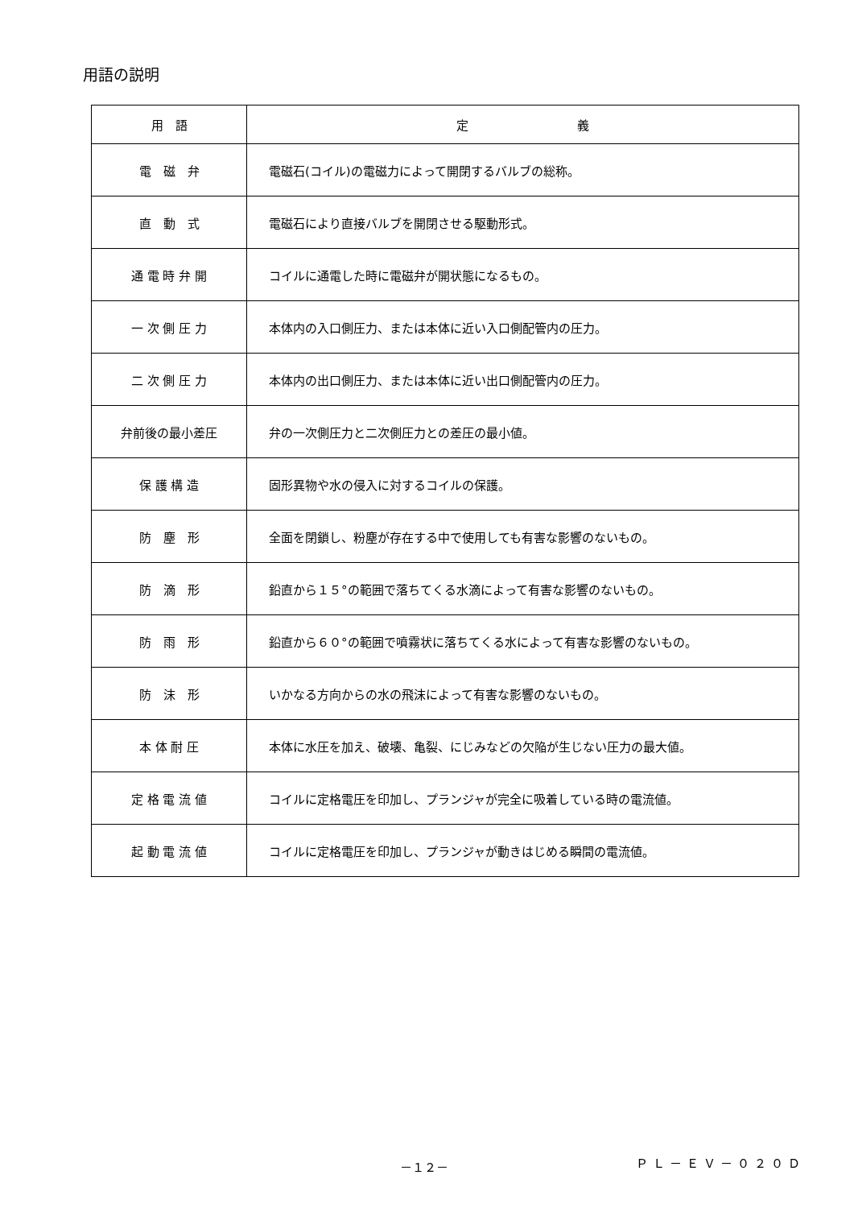用語の説明
| 用 語 | 定 義 |
| --- | --- |
| 電 磁 弁 | 電磁石(コイル)の電磁力によって開閉するバルブの総称。 |
| 直 動 式 | 電磁石により直接バルブを開閉させる駆動形式。 |
| 通 電 時 弁 開 | コイルに通電した時に電磁弁が開状態になるもの。 |
| 一 次 側 圧 力 | 本体内の入口側圧力、または本体に近い入口側配管内の圧力。 |
| 二 次 側 圧 力 | 本体内の出口側圧力、または本体に近い出口側配管内の圧力。 |
| 弁前後の最小差圧 | 弁の一次側圧力と二次側圧力との差圧の最小値。 |
| 保 護 構 造 | 固形異物や水の侵入に対するコイルの保護。 |
| 防 塵 形 | 全面を閉鎖し、粉塵が存在する中で使用しても有害な影響のないもの。 |
| 防 滴 形 | 鉛直から１５°の範囲で落ちてくる水滴によって有害な影響のないもの。 |
| 防 雨 形 | 鉛直から６０°の範囲で噴霧状に落ちてくる水によって有害な影響のないもの。 |
| 防 沫 形 | いかなる方向からの水の飛沫によって有害な影響のないもの。 |
| 本 体 耐 圧 | 本体に水圧を加え、破壊、亀裂、にじみなどの欠陥が生じない圧力の最大値。 |
| 定 格 電 流 値 | コイルに定格電圧を印加し、プランジャが完全に吸着している時の電流値。 |
| 起 動 電 流 値 | コイルに定格電圧を印加し、プランジャが動きはじめる瞬間の電流値。 |
－１２－ ＰＬ－ＥＶ－０２０Ｄ